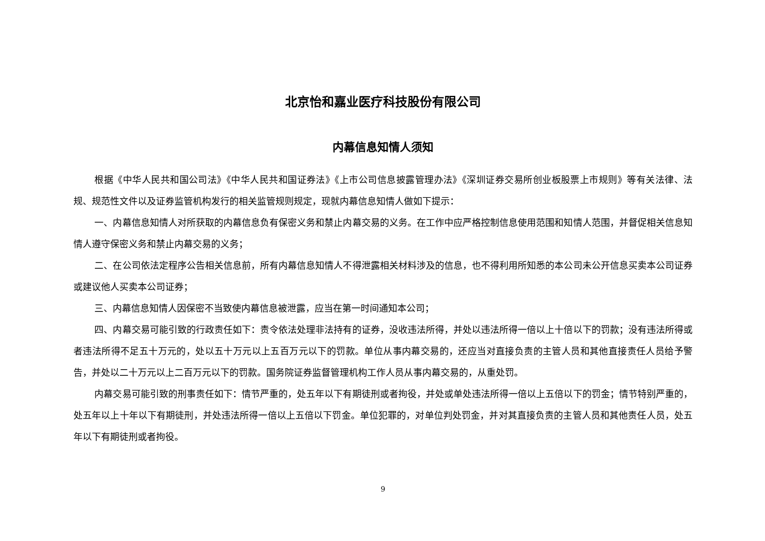北京怡和嘉业医疗科技股份有限公司
内幕信息知情人须知
根据《中华人民共和国公司法》《中华人民共和国证券法》《上市公司信息披露管理办法》《深圳证券交易所创业板股票上市规则》等有关法律、法规、规范性文件以及证券监管机构发行的相关监管规则规定，现就内幕信息知情人做如下提示：
一、内幕信息知情人对所获取的内幕信息负有保密义务和禁止内幕交易的义务。在工作中应严格控制信息使用范围和知情人范围，并督促相关信息知情人遵守保密义务和禁止内幕交易的义务；
二、在公司依法定程序公告相关信息前，所有内幕信息知情人不得泄露相关材料涉及的信息，也不得利用所知悉的本公司未公开信息买卖本公司证券或建议他人买卖本公司证券；
三、内幕信息知情人因保密不当致使内幕信息被泄露，应当在第一时间通知本公司；
四、内幕交易可能引致的行政责任如下：责令依法处理非法持有的证券，没收违法所得，并处以违法所得一倍以上十倍以下的罚款；没有违法所得或者违法所得不足五十万元的，处以五十万元以上五百万元以下的罚款。单位从事内幕交易的，还应当对直接负责的主管人员和其他直接责任人员给予警告，并处以二十万元以上二百万元以下的罚款。国务院证券监督管理机构工作人员从事内幕交易的，从重处罚。
内幕交易可能引致的刑事责任如下：情节严重的，处五年以下有期徒刑或者拘役，并处或单处违法所得一倍以上五倍以下的罚金；情节特别严重的，处五年以上十年以下有期徒刑，并处违法所得一倍以上五倍以下罚金。单位犯罪的，对单位判处罚金，并对其直接负责的主管人员和其他责任人员，处五年以下有期徒刑或者拘役。
9